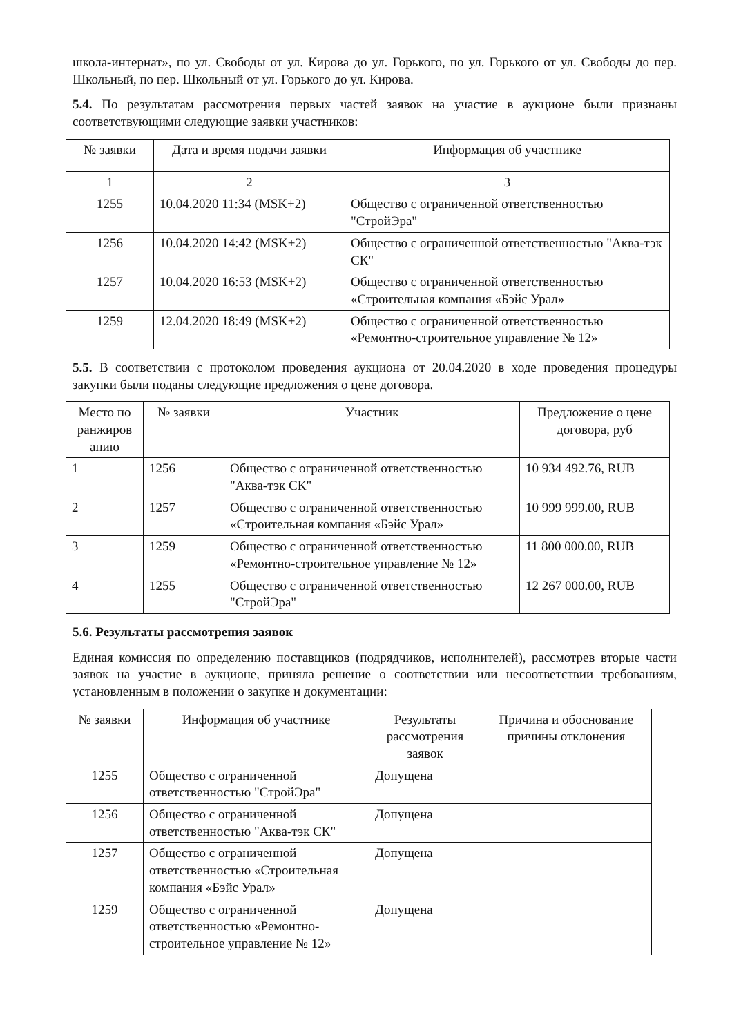школа-интернат», по ул. Свободы от ул. Кирова до ул. Горького, по ул. Горького от ул. Свободы до пер. Школьный, по пер. Школьный от ул. Горького до ул. Кирова.
5.4. По результатам рассмотрения первых частей заявок на участие в аукционе были признаны соответствующими следующие заявки участников:
| № заявки | Дата и время подачи заявки | Информация об участнике |
| --- | --- | --- |
| 1 | 2 | 3 |
| 1255 | 10.04.2020 11:34 (MSK+2) | Общество с ограниченной ответственностью "СтройЭра" |
| 1256 | 10.04.2020 14:42 (MSK+2) | Общество с ограниченной ответственностью "Аква-тэк СК" |
| 1257 | 10.04.2020 16:53 (MSK+2) | Общество с ограниченной ответственностью «Строительная компания «Бэйс Урал» |
| 1259 | 12.04.2020 18:49 (MSK+2) | Общество с ограниченной ответственностью «Ремонтно-строительное управление № 12» |
5.5. В соответствии с протоколом проведения аукциона от 20.04.2020 в ходе проведения процедуры закупки были поданы следующие предложения о цене договора.
| Место по ранжиров анию | № заявки | Участник | Предложение о цене договора, руб |
| --- | --- | --- | --- |
| 1 | 1256 | Общество с ограниченной ответственностью "Аква-тэк СК" | 10 934 492.76, RUB |
| 2 | 1257 | Общество с ограниченной ответственностью «Строительная компания «Бэйс Урал» | 10 999 999.00, RUB |
| 3 | 1259 | Общество с ограниченной ответственностью «Ремонтно-строительное управление № 12» | 11 800 000.00, RUB |
| 4 | 1255 | Общество с ограниченной ответственностью "СтройЭра" | 12 267 000.00, RUB |
5.6. Результаты рассмотрения заявок
Единая комиссия по определению поставщиков (подрядчиков, исполнителей), рассмотрев вторые части заявок на участие в аукционе, приняла решение о соответствии или несоответствии требованиям, установленным в положении о закупке и документации:
| № заявки | Информация об участнике | Результаты рассмотрения заявок | Причина и обоснование причины отклонения |
| --- | --- | --- | --- |
| 1255 | Общество с ограниченной ответственностью "СтройЭра" | Допущена | |
| 1256 | Общество с ограниченной ответственностью "Аква-тэк СК" | Допущена | |
| 1257 | Общество с ограниченной ответственностью «Строительная компания «Бэйс Урал» | Допущена | |
| 1259 | Общество с ограниченной ответственностью «Ремонтно-строительное управление № 12» | Допущена | |